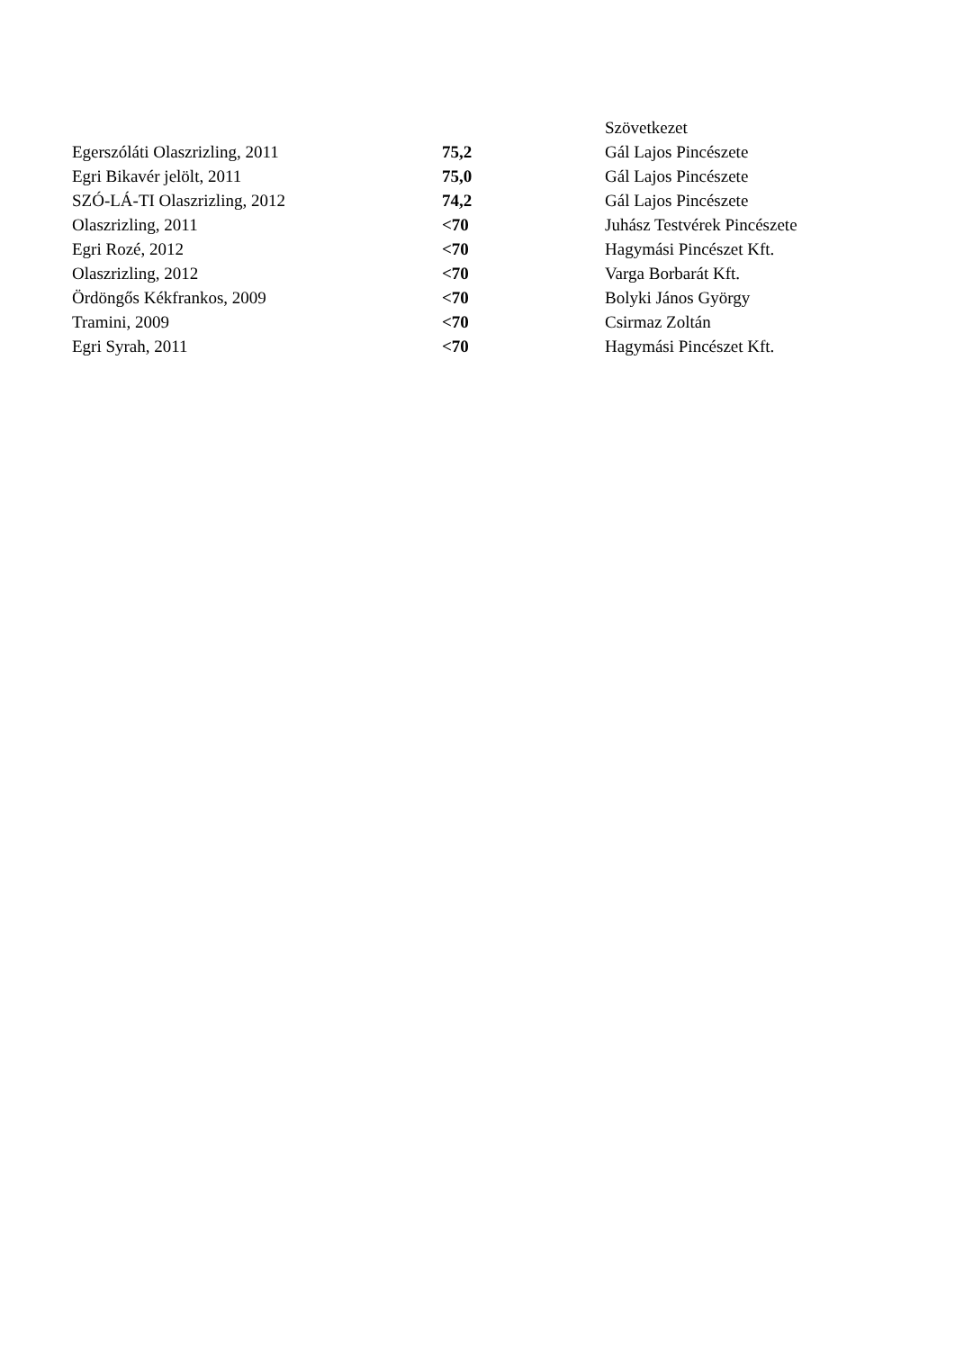| | | Szövetkezet |
| Egerszóláti Olaszrizling, 2011 | 75,2 | Gál Lajos Pincészete |
| Egri Bikavér jelölt, 2011 | 75,0 | Gál Lajos Pincészete |
| SZÓ-LÁ-TI Olaszrizling, 2012 | 74,2 | Gál Lajos Pincészete |
| Olaszrizling, 2011 | <70 | Juhász Testvérek Pincészete |
| Egri Rozé, 2012 | <70 | Hagymási Pincészet Kft. |
| Olaszrizling, 2012 | <70 | Varga Borbarát Kft. |
| Ördöngős Kékfrankos, 2009 | <70 | Bolyki János György |
| Tramini, 2009 | <70 | Csirmaz Zoltán |
| Egri Syrah, 2011 | <70 | Hagymási Pincészet Kft. |